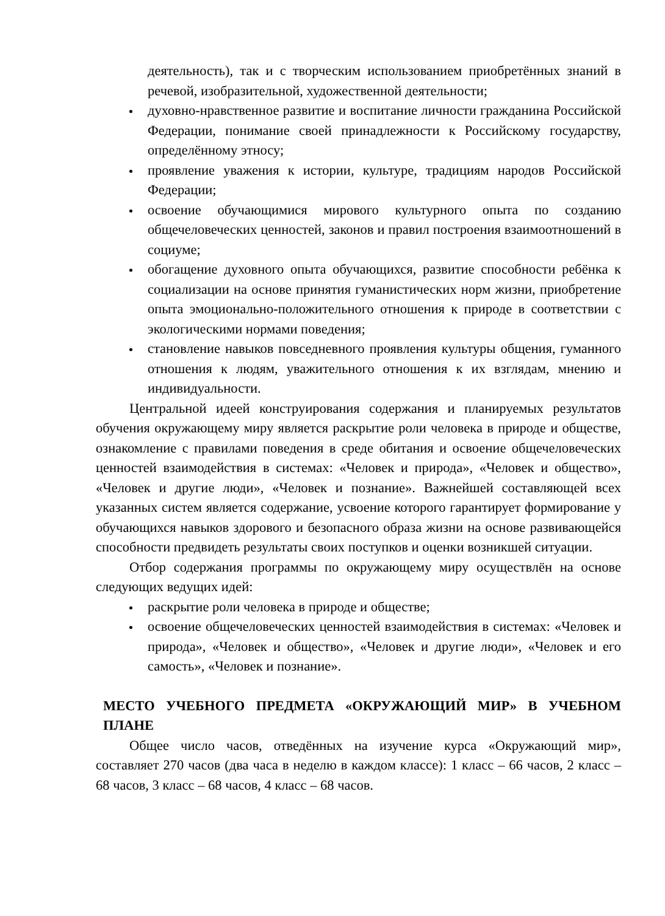деятельность), так и с творческим использованием приобретённых знаний в речевой, изобразительной, художественной деятельности;
духовно-нравственное развитие и воспитание личности гражданина Российской Федерации, понимание своей принадлежности к Российскому государству, определённому этносу;
проявление уважения к истории, культуре, традициям народов Российской Федерации;
освоение обучающимися мирового культурного опыта по созданию общечеловеческих ценностей, законов и правил построения взаимоотношений в социуме;
обогащение духовного опыта обучающихся, развитие способности ребёнка к социализации на основе принятия гуманистических норм жизни, приобретение опыта эмоционально-положительного отношения к природе в соответствии с экологическими нормами поведения;
становление навыков повседневного проявления культуры общения, гуманного отношения к людям, уважительного отношения к их взглядам, мнению и индивидуальности.
Центральной идеей конструирования содержания и планируемых результатов обучения окружающему миру является раскрытие роли человека в природе и обществе, ознакомление с правилами поведения в среде обитания и освоение общечеловеческих ценностей взаимодействия в системах: «Человек и природа», «Человек и общество», «Человек и другие люди», «Человек и познание». Важнейшей составляющей всех указанных систем является содержание, усвоение которого гарантирует формирование у обучающихся навыков здорового и безопасного образа жизни на основе развивающейся способности предвидеть результаты своих поступков и оценки возникшей ситуации.
Отбор содержания программы по окружающему миру осуществлён на основе следующих ведущих идей:
раскрытие роли человека в природе и обществе;
освоение общечеловеческих ценностей взаимодействия в системах: «Человек и природа», «Человек и общество», «Человек и другие люди», «Человек и его самость», «Человек и познание».
МЕСТО УЧЕБНОГО ПРЕДМЕТА «ОКРУЖАЮЩИЙ МИР» В УЧЕБНОМ ПЛАНЕ
Общее число часов, отведённых на изучение курса «Окружающий мир», составляет 270 часов (два часа в неделю в каждом классе): 1 класс – 66 часов, 2 класс – 68 часов, 3 класс – 68 часов, 4 класс – 68 часов.